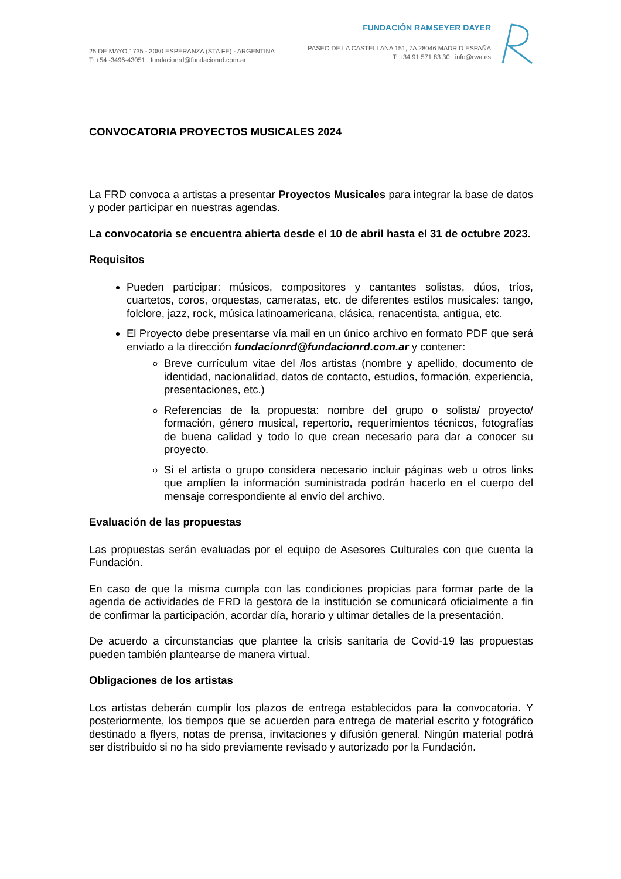25 DE MAYO 1735 - 3080 ESPERANZA (STA FE) - ARGENTINA
T: +54 -3496-43051 fundacionrd@fundacionrd.com.ar
FUNDACIÓN RAMSEYER DAYER
PASEO DE LA CASTELLANA 151, 7A 28046 MADRID ESPAÑA
T: +34 91 571 83 30 info@rwa.es
CONVOCATORIA PROYECTOS MUSICALES 2024
La FRD convoca a artistas a presentar Proyectos Musicales para integrar la base de datos y poder participar en nuestras agendas.
La convocatoria se encuentra abierta desde el 10 de abril hasta el 31 de octubre 2023.
Requisitos
Pueden participar: músicos, compositores y cantantes solistas, dúos, tríos, cuartetos, coros, orquestas, cameratas, etc. de diferentes estilos musicales: tango, folclore, jazz, rock, música latinoamericana, clásica, renacentista, antigua, etc.
El Proyecto debe presentarse vía mail en un único archivo en formato PDF que será enviado a la dirección fundacionrd@fundacionrd.com.ar y contener:
Breve currículum vitae del /los artistas (nombre y apellido, documento de identidad, nacionalidad, datos de contacto, estudios, formación, experiencia, presentaciones, etc.)
Referencias de la propuesta: nombre del grupo o solista/ proyecto/ formación, género musical, repertorio, requerimientos técnicos, fotografías de buena calidad y todo lo que crean necesario para dar a conocer su proyecto.
Si el artista o grupo considera necesario incluir páginas web u otros links que amplíen la información suministrada podrán hacerlo en el cuerpo del mensaje correspondiente al envío del archivo.
Evaluación de las propuestas
Las propuestas serán evaluadas por el equipo de Asesores Culturales con que cuenta la Fundación.
En caso de que la misma cumpla con las condiciones propicias para formar parte de la agenda de actividades de FRD la gestora de la institución se comunicará oficialmente a fin de confirmar la participación, acordar día, horario y ultimar detalles de la presentación.
De acuerdo a circunstancias que plantee la crisis sanitaria de Covid-19 las propuestas pueden también plantearse de manera virtual.
Obligaciones de los artistas
Los artistas deberán cumplir los plazos de entrega establecidos para la convocatoria. Y posteriormente, los tiempos que se acuerden para entrega de material escrito y fotográfico destinado a flyers, notas de prensa, invitaciones y difusión general. Ningún material podrá ser distribuido si no ha sido previamente revisado y autorizado por la Fundación.